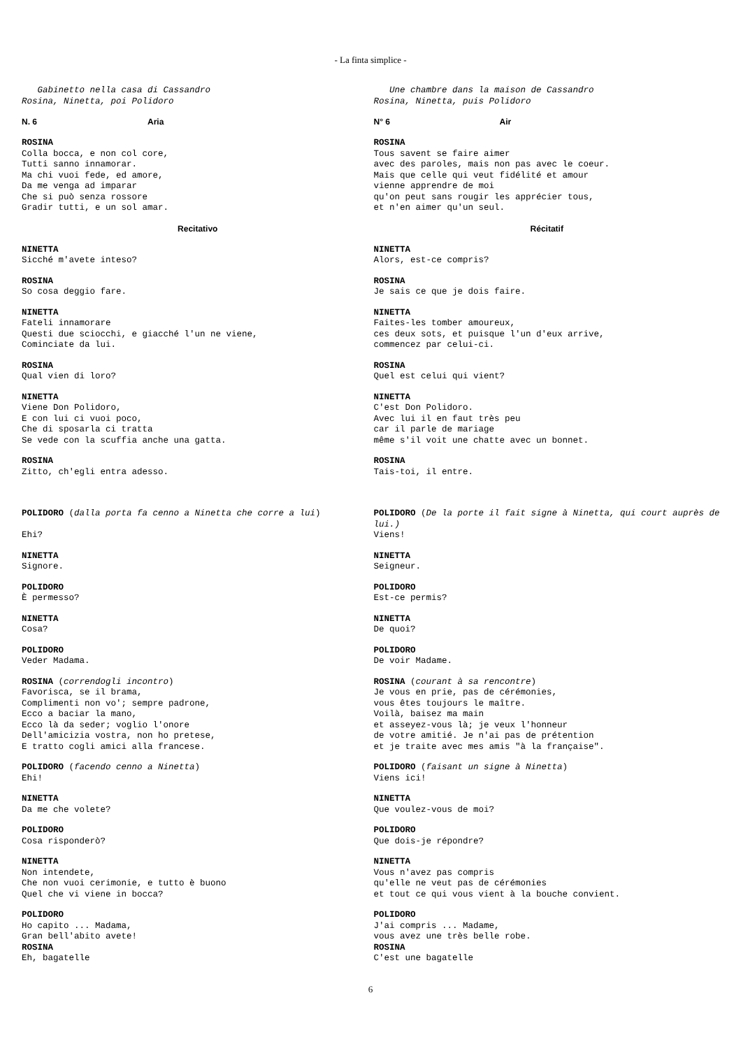- La finta simplice -
Gabinetto nella casa di Cassandro
Rosina, Ninetta, poi Polidoro
N. 6 Aria
ROSINA
Colla bocca, e non col core,
Tutti sanno innamorar.
Ma chi vuoi fede, ed amore,
Da me venga ad imparar
Che si può senza rossore
Gradir tutti, e un sol amar.
Recitativo
NINETTA
Sicché m'avete inteso?
ROSINA
So cosa deggio fare.
NINETTA
Fateli innamorare
Questi due sciocchi, e giacché l'un ne viene,
Cominciate da lui.
ROSINA
Qual vien di loro?
NINETTA
Viene Don Polidoro,
E con lui ci vuoi poco,
Che di sposarla ci tratta
Se vede con la scuffia anche una gatta.
ROSINA
Zitto, ch'egli entra adesso.
POLIDORO (dalla porta fa cenno a Ninetta che corre a lui)
Ehi?
NINETTA
Signore.
POLIDORO
È permesso?
NINETTA
Cosa?
POLIDORO
Veder Madama.
ROSINA (correndogli incontro)
Favorisca, se il brama,
Complimenti non vo'; sempre padrone,
Ecco a baciar la mano,
Ecco là da seder; voglio l'onore
Dell'amicizia vostra, non ho pretese,
E tratto cogli amici alla francese.
POLIDORO (facendo cenno a Ninetta)
Ehi!
NINETTA
Da me che volete?
POLIDORO
Cosa risponderò?
NINETTA
Non intendete,
Che non vuoi cerimonie, e tutto è buono
Quel che vi viene in bocca?
POLIDORO
Ho capito ... Madama,
Gran bell'abito avete!
ROSINA
Eh, bagatelle
Une chambre dans la maison de Cassandro
Rosina, Ninetta, puis Polidoro
N° 6 Air
ROSINA
Tous savent se faire aimer
avec des paroles, mais non pas avec le coeur.
Mais que celle qui veut fidélité et amour
vienne apprendre de moi
qu'on peut sans rougir les apprécier tous,
et n'en aimer qu'un seul.
Récitatif
NINETTA
Alors, est-ce compris?
ROSINA
Je sais ce que je dois faire.
NINETTA
Faites-les tomber amoureux,
ces deux sots, et puisque l'un d'eux arrive,
commencez par celui-ci.
ROSINA
Quel est celui qui vient?
NINETTA
C'est Don Polidoro.
Avec lui il en faut très peu
car il parle de mariage
même s'il voit une chatte avec un bonnet.
ROSINA
Tais-toi, il entre.
POLIDORO (De la porte il fait signe à Ninetta, qui court auprès de lui.)
Viens!
NINETTA
Seigneur.
POLIDORO
Est-ce permis?
NINETTA
De quoi?
POLIDORO
De voir Madame.
ROSINA (courant à sa rencontre)
Je vous en prie, pas de cérémonies,
vous êtes toujours le maître.
Voilà, baisez ma main
et asseyez-vous là; je veux l'honneur
de votre amitié. Je n'ai pas de prétention
et je traite avec mes amis "à la française".
POLIDORO (faisant un signe à Ninetta)
Viens ici!
NINETTA
Que voulez-vous de moi?
POLIDORO
Que dois-je répondre?
NINETTA
Vous n'avez pas compris
qu'elle ne veut pas de cérémonies
et tout ce qui vous vient à la bouche convient.
POLIDORO
J'ai compris ... Madame,
vous avez une très belle robe.
ROSINA
C'est une bagatelle
6